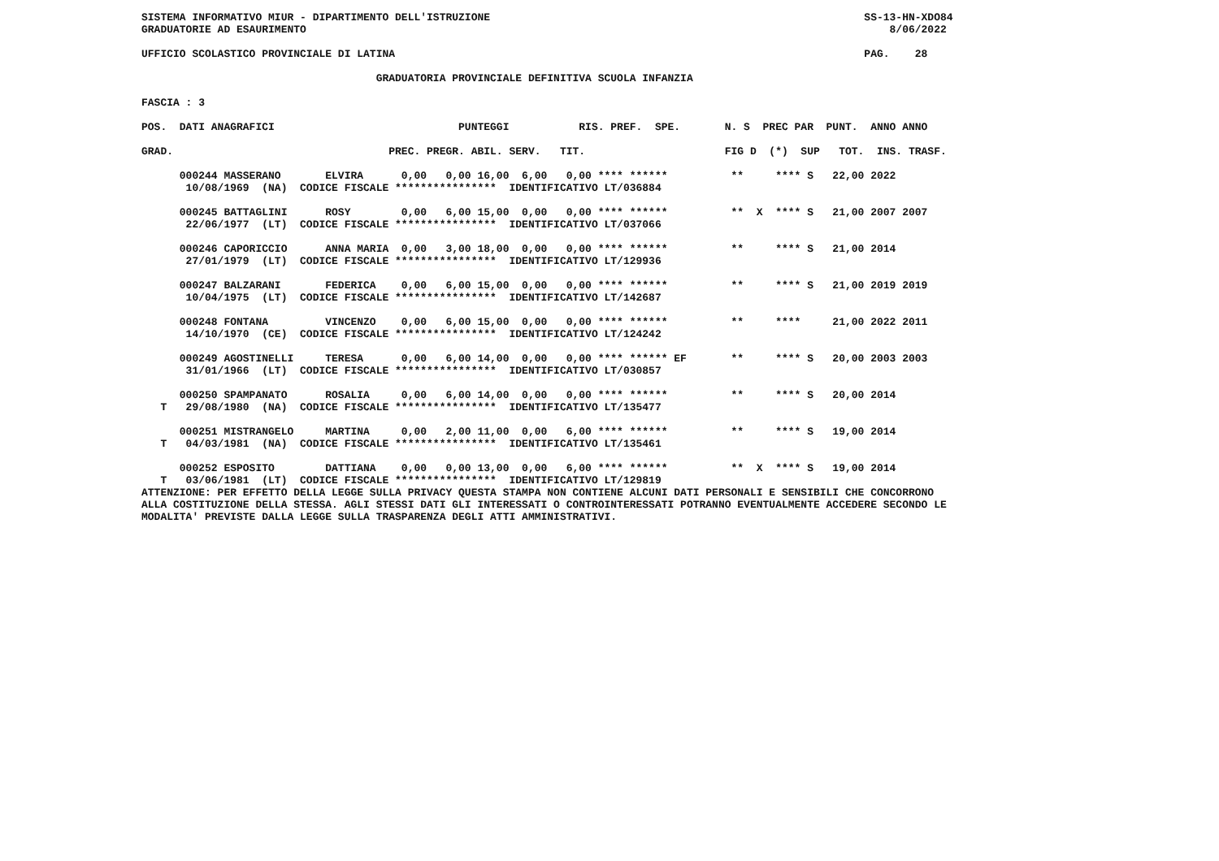SISTEMA INFORMATIVO MIUR - DIPARTIMENTO DELL'ISTRUZIONE                                                           SS-13-HN-XDO84
GRADUATORIE AD ESAURIMENTO                                                                                            8/06/2022

UFFICIO SCOLASTICO PROVINCIALE DI LATINA                                                                          PAG.    28

                                     GRADUATORIA PROVINCIALE DEFINITIVA SCUOLA INFANZIA

FASCIA : 3

POS.  DATI ANAGRAFICI                             PUNTEGGI           RIS. PREF.  SPE.       N. S  PREC PAR  PUNT.  ANNO ANNO

GRAD.                                  PREC. PREGR. ABIL. SERV.   TIT.                      FIG D  (*)  SUP   TOT.  INS. TRASF.

      000244 MASSERANO       ELVIRA      0,00   0,00 16,00  6,00   0,00 **** ******          **     **** S   22,00 2022
       10/08/1969  (NA)  CODICE FISCALE ****************  IDENTIFICATIVO LT/036884

      000245 BATTAGLINI      ROSY        0,00   6,00 15,00  0,00   0,00 **** ******          **  X  **** S   21,00 2007 2007
       22/06/1977  (LT)  CODICE FISCALE ****************  IDENTIFICATIVO LT/037066

      000246 CAPORICCIO      ANNA MARIA  0,00   3,00 18,00  0,00   0,00 **** ******          **     **** S   21,00 2014
       27/01/1979  (LT)  CODICE FISCALE ****************  IDENTIFICATIVO LT/129936

      000247 BALZARANI       FEDERICA    0,00   6,00 15,00  0,00   0,00 **** ******          **     **** S   21,00 2019 2019
       10/04/1975  (LT)  CODICE FISCALE ****************  IDENTIFICATIVO LT/142687

      000248 FONTANA         VINCENZO    0,00   6,00 15,00  0,00   0,00 **** ******          **     ****     21,00 2022 2011
       14/10/1970  (CE)  CODICE FISCALE ****************  IDENTIFICATIVO LT/124242

      000249 AGOSTINELLI     TERESA      0,00   6,00 14,00  0,00   0,00 **** ****** EF       **     **** S   20,00 2003 2003
       31/01/1966  (LT)  CODICE FISCALE ****************  IDENTIFICATIVO LT/030857

      000250 SPAMPANATO      ROSALIA     0,00   6,00 14,00  0,00   0,00 **** ******          **     **** S   20,00 2014
   T   29/08/1980  (NA)  CODICE FISCALE ****************  IDENTIFICATIVO LT/135477

      000251 MISTRANGELO     MARTINA     0,00   2,00 11,00  0,00   6,00 **** ******          **     **** S   19,00 2014
   T   04/03/1981  (NA)  CODICE FISCALE ****************  IDENTIFICATIVO LT/135461

      000252 ESPOSITO        DATTIANA    0,00   0,00 13,00  0,00   6,00 **** ******          **  X  **** S   19,00 2014
   T   03/06/1981  (LT)  CODICE FISCALE ****************  IDENTIFICATIVO LT/129819
ATTENZIONE: PER EFFETTO DELLA LEGGE SULLA PRIVACY QUESTA STAMPA NON CONTIENE ALCUNI DATI PERSONALI E SENSIBILI CHE CONCORRONO
ALLA COSTITUZIONE DELLA STESSA. AGLI STESSI DATI GLI INTERESSATI O CONTROINTERESSATI POTRANNO EVENTUALMENTE ACCEDERE SECONDO LE
MODALITA' PREVISTE DALLA LEGGE SULLA TRASPARENZA DEGLI ATTI AMMINISTRATIVI.